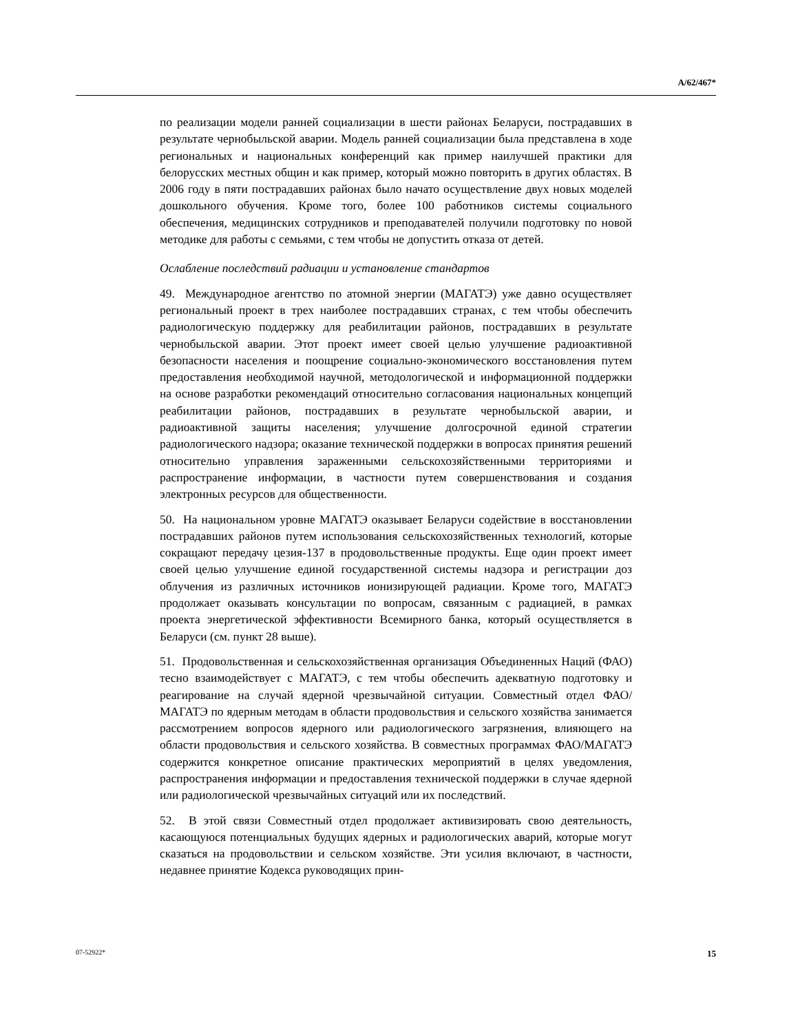A/62/467*
по реализации модели ранней социализации в шести районах Беларуси, пострадавших в результате чернобыльской аварии. Модель ранней социализации была представлена в ходе региональных и национальных конференций как пример наилучшей практики для белорусских местных общин и как пример, который можно повторить в других областях. В 2006 году в пяти пострадавших районах было начато осуществление двух новых моделей дошкольного обучения. Кроме того, более 100 работников системы социального обеспечения, медицинских сотрудников и преподавателей получили подготовку по новой методике для работы с семьями, с тем чтобы не допустить отказа от детей.
Ослабление последствий радиации и установление стандартов
49. Международное агентство по атомной энергии (МАГАТЭ) уже давно осуществляет региональный проект в трех наиболее пострадавших странах, с тем чтобы обеспечить радиологическую поддержку для реабилитации районов, пострадавших в результате чернобыльской аварии. Этот проект имеет своей целью улучшение радиоактивной безопасности населения и поощрение социально-экономического восстановления путем предоставления необходимой научной, методологической и информационной поддержки на основе разработки рекомендаций относительно согласования национальных концепций реабилитации районов, пострадавших в результате чернобыльской аварии, и радиоактивной защиты населения; улучшение долгосрочной единой стратегии радиологического надзора; оказание технической поддержки в вопросах принятия решений относительно управления зараженными сельскохозяйственными территориями и распространение информации, в частности путем совершенствования и создания электронных ресурсов для общественности.
50. На национальном уровне МАГАТЭ оказывает Беларуси содействие в восстановлении пострадавших районов путем использования сельскохозяйственных технологий, которые сокращают передачу цезия-137 в продовольственные продукты. Еще один проект имеет своей целью улучшение единой государственной системы надзора и регистрации доз облучения из различных источников ионизирующей радиации. Кроме того, МАГАТЭ продолжает оказывать консультации по вопросам, связанным с радиацией, в рамках проекта энергетической эффективности Всемирного банка, который осуществляется в Беларуси (см. пункт 28 выше).
51. Продовольственная и сельскохозяйственная организация Объединенных Наций (ФАО) тесно взаимодействует с МАГАТЭ, с тем чтобы обеспечить адекватную подготовку и реагирование на случай ядерной чрезвычайной ситуации. Совместный отдел ФАО/МАГАТЭ по ядерным методам в области продовольствия и сельского хозяйства занимается рассмотрением вопросов ядерного или радиологического загрязнения, влияющего на области продовольствия и сельского хозяйства. В совместных программах ФАО/МАГАТЭ содержится конкретное описание практических мероприятий в целях уведомления, распространения информации и предоставления технической поддержки в случае ядерной или радиологической чрезвычайных ситуаций или их последствий.
52. В этой связи Совместный отдел продолжает активизировать свою деятельность, касающуюся потенциальных будущих ядерных и радиологических аварий, которые могут сказаться на продовольствии и сельском хозяйстве. Эти усилия включают, в частности, недавнее принятие Кодекса руководящих прин-
07-52922* 15